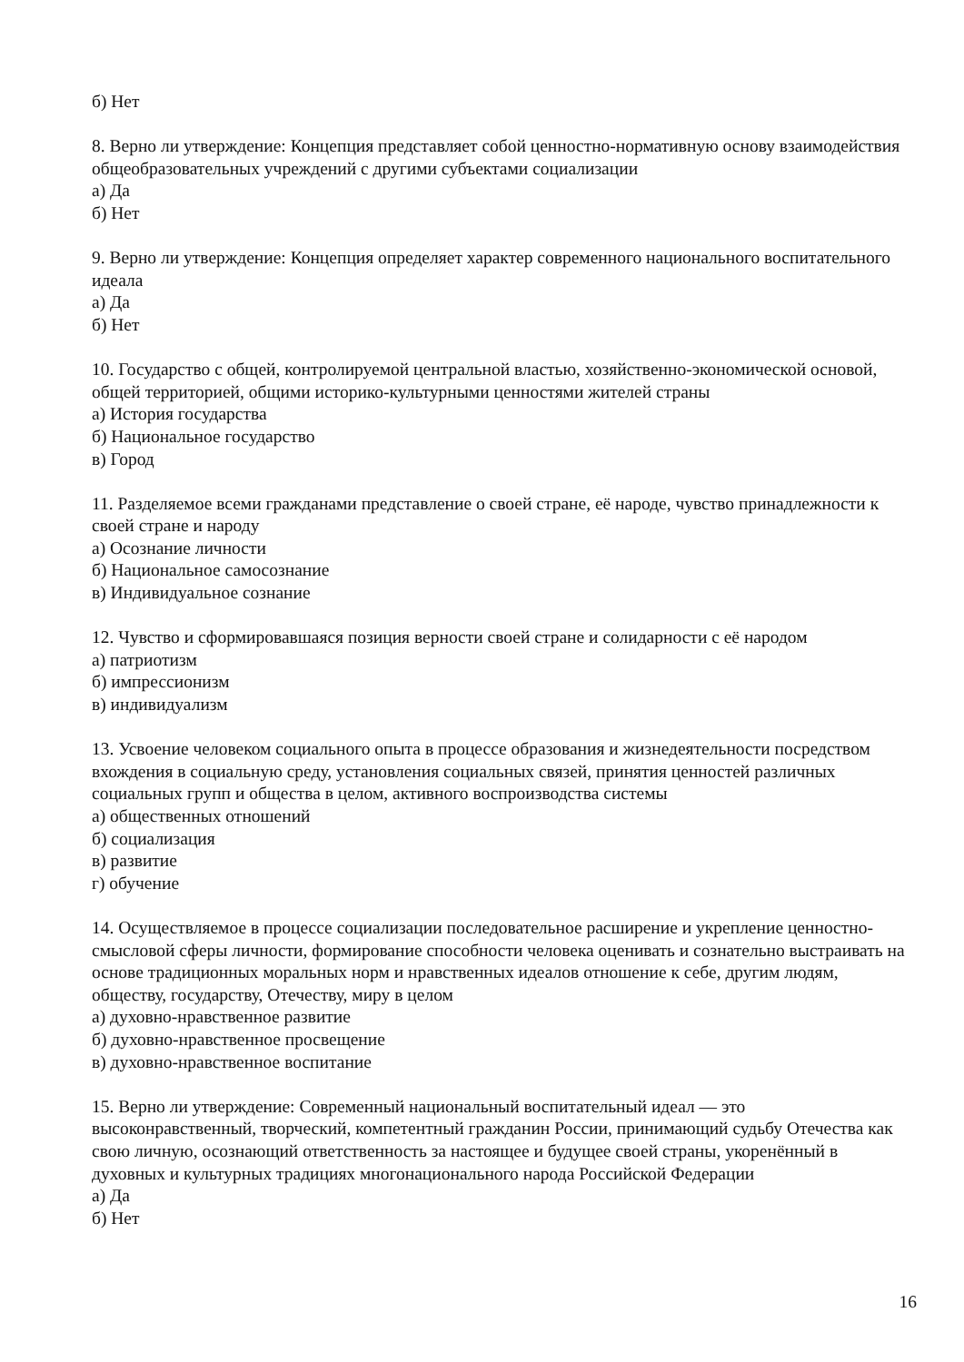б) Нет
8. Верно ли утверждение: Концепция представляет собой ценностно-нормативную основу взаимодействия общеобразовательных учреждений с другими субъектами социализации
а) Да
б) Нет
9. Верно ли утверждение: Концепция определяет характер современного национального воспитательного идеала
а) Да
б) Нет
10. Государство с общей, контролируемой центральной властью, хозяйственно-экономической основой, общей территорией, общими историко-культурными ценностями жителей страны
а) История государства
б) Национальное государство
в) Город
11. Разделяемое всеми гражданами представление о своей стране, её народе, чувство принадлежности к своей стране и народу
а) Осознание личности
б) Национальное самосознание
в) Индивидуальное сознание
12. Чувство и сформировавшаяся позиция верности своей стране и солидарности с её народом
а) патриотизм
б) импрессионизм
в) индивидуализм
13. Усвоение человеком социального опыта в процессе образования и жизнедеятельности посредством вхождения в социальную среду, установления социальных связей, принятия ценностей различных социальных групп и общества в целом, активного воспроизводства системы
а) общественных отношений
б) социализация
в) развитие
г) обучение
14. Осуществляемое в процессе социализации последовательное расширение и укрепление ценностно-смысловой сферы личности, формирование способности человека оценивать и сознательно выстраивать на основе традиционных моральных норм и нравственных идеалов отношение к себе, другим людям, обществу, государству, Отечеству, миру в целом
а) духовно-нравственное развитие
б) духовно-нравственное просвещение
в) духовно-нравственное воспитание
15. Верно ли утверждение: Современный национальный воспитательный идеал — это высоконравственный, творческий, компетентный гражданин России, принимающий судьбу Отечества как свою личную, осознающий ответственность за настоящее и будущее своей страны, укоренённый в духовных и культурных традициях многонационального народа Российской Федерации
а) Да
б) Нет
16